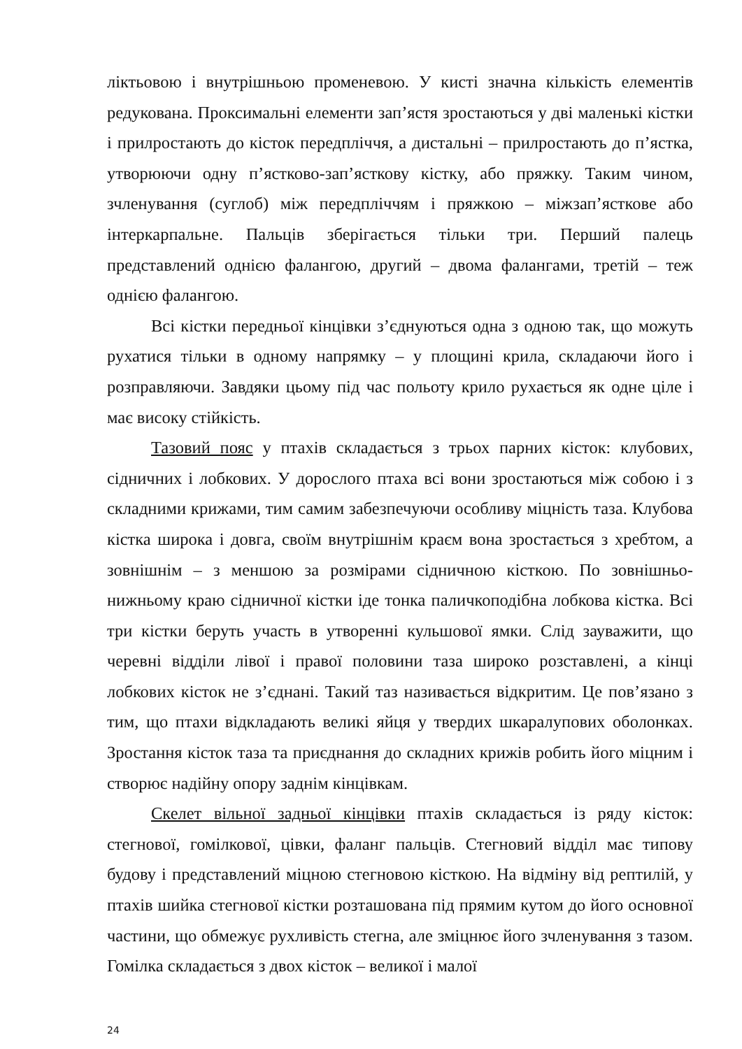ліктьовою і внутрішньою променевою. У кисті значна кількість елементів редукована. Проксимальні елементи зап’ястя зростаються у дві маленькі кістки і прилростають до кісток передпліччя, а дистальні – прилростають до п’ястка, утворюючи одну п’ястково-зап’ясткову кістку, або пряжку. Таким чином, зчленування (суглоб) між передпліччям і пряжкою – міжзап’ясткове або інтеркарпальне. Пальців зберігається тільки три. Перший палець представлений однією фалангою, другий – двома фалангами, третій – теж однією фалангою.
Всі кістки передньої кінцівки з’єднуються одна з одною так, що можуть рухатися тільки в одному напрямку – у площині крила, складаючи його і розправляючи. Завдяки цьому під час польоту крило рухається як одне ціле і має високу стійкість.
Тазовий пояс у птахів складається з трьох парних кісток: клубових, сідничних і лобкових. У дорослого птаха всі вони зростаються між собою і з складними крижами, тим самим забезпечуючи особливу міцність таза. Клубова кістка широка і довга, своїм внутрішнім краєм вона зростається з хребтом, а зовнішнім – з меншою за розмірами сідничною кісткою. По зовнішньо-нижньому краю сідничної кістки іде тонка паличкоподібна лобкова кістка. Всі три кістки беруть участь в утворенні кульшової ямки. Слід зауважити, що черевні відділи лівої і правої половини таза широко розставлені, а кінці лобкових кісток не з’єднані. Такий таз називається відкритим. Це пов’язано з тим, що птахи відкладають великі яйця у твердих шкаралупових оболонках. Зростання кісток таза та приєднання до складних крижів робить його міцним і створює надійну опору заднім кінцівкам.
Скелет вільної задньої кінцівки птахів складається із ряду кісток: стегнової, гомілкової, цівки, фаланг пальців. Стегновий відділ має типову будову і представлений міцною стегновою кісткою. На відміну від рептилій, у птахів шийка стегнової кістки розташована під прямим кутом до його основної частини, що обмежує рухливість стегна, але зміцнює його зчленування з тазом. Гомілка складається з двох кісток – великої і малої
24